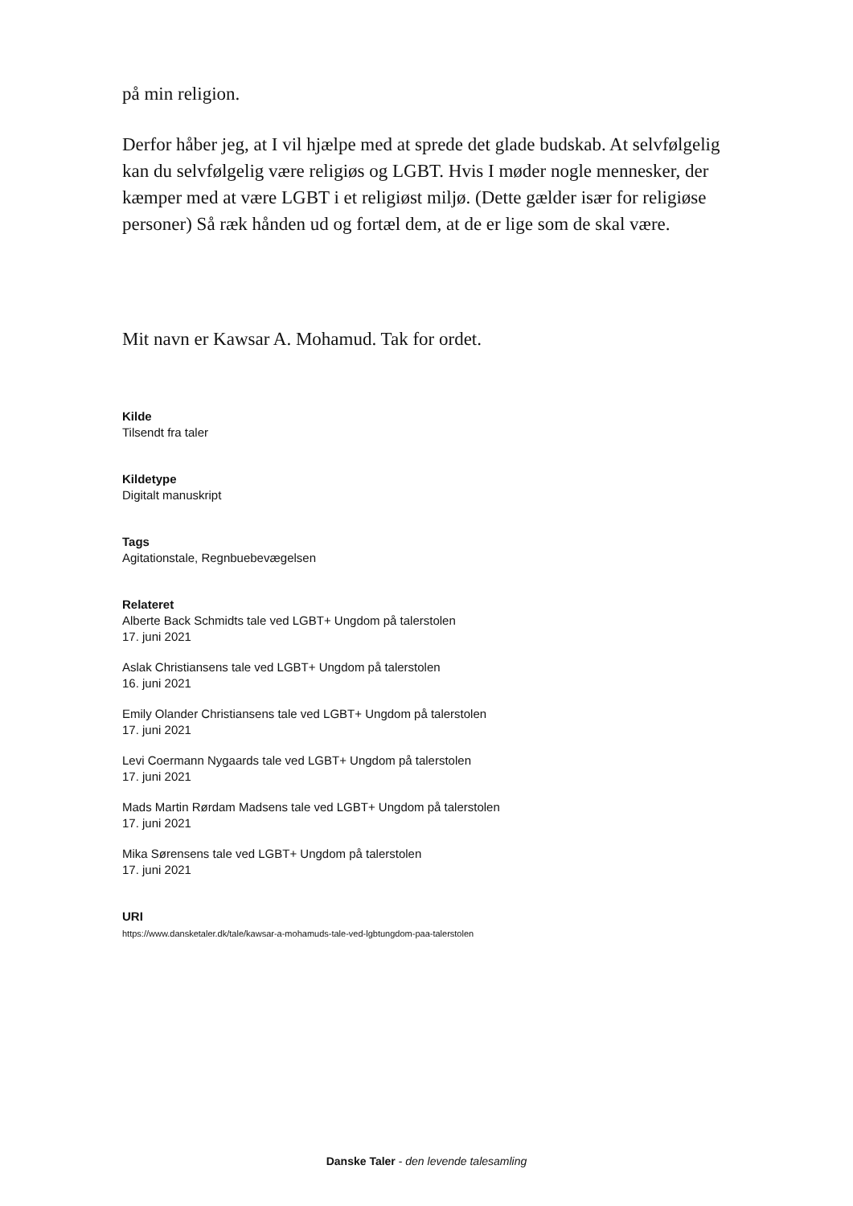på min religion.
Derfor håber jeg, at I vil hjælpe med at sprede det glade budskab. At selvfølgelig kan du selvfølgelig være religiøs og LGBT. Hvis I møder nogle mennesker, der kæmper med at være LGBT i et religiøst miljø. (Dette gælder især for religiøse personer) Så ræk hånden ud og fortæl dem, at de er lige som de skal være.
Mit navn er Kawsar A. Mohamud. Tak for ordet.
Kilde
Tilsendt fra taler
Kildetype
Digitalt manuskript
Tags
Agitationstale, Regnbuebevægelsen
Relateret
Alberte Back Schmidts tale ved LGBT+ Ungdom på talerstolen
17. juni 2021
Aslak Christiansens tale ved LGBT+ Ungdom på talerstolen
16. juni 2021
Emily Olander Christiansens tale ved LGBT+ Ungdom på talerstolen
17. juni 2021
Levi Coermann Nygaards tale ved LGBT+ Ungdom på talerstolen
17. juni 2021
Mads Martin Rørdam Madsens tale ved LGBT+ Ungdom på talerstolen
17. juni 2021
Mika Sørensens tale ved LGBT+ Ungdom på talerstolen
17. juni 2021
URI
https://www.dansketaler.dk/tale/kawsar-a-mohamuds-tale-ved-lgbtungdom-paa-talerstolen
Danske Taler - den levende talesamling